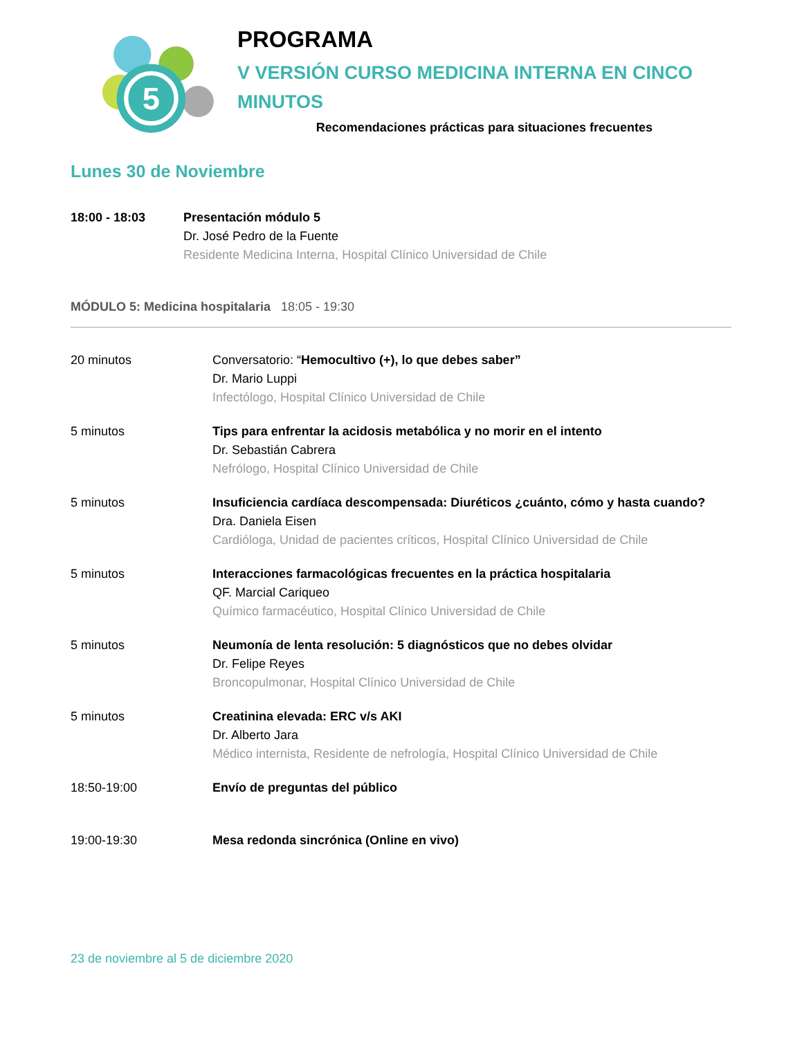5
PROGRAMA
V VERSIÓN CURSO MEDICINA INTERNA EN CINCO MINUTOS
Recomendaciones prácticas para situaciones frecuentes
Lunes 30 de Noviembre
18:00 - 18:03 Presentación módulo 5
Dr. José Pedro de la Fuente
Residente Medicina Interna, Hospital Clínico Universidad de Chile
MÓDULO 5: Medicina hospitalaria 18:05 - 19:30
20 minutos Conversatorio: “Hemocultivo (+), lo que debes saber”
Dr. Mario Luppi
Infectólogo, Hospital Clínico Universidad de Chile
5 minutos Tips para enfrentar la acidosis metabólica y no morir en el intento
Dr. Sebastián Cabrera
Nefrólogo, Hospital Clínico Universidad de Chile
5 minutos Insuficiencia cardíaca descompensada: Diuréticos ¿cuánto, cómo y hasta cuando?
Dra. Daniela Eisen
Cardióloga, Unidad de pacientes críticos, Hospital Clínico Universidad de Chile
5 minutos Interacciones farmacológicas frecuentes en la práctica hospitalaria
QF. Marcial Cariqueo
Químico farmacéutico, Hospital Clínico Universidad de Chile
5 minutos Neumonía de lenta resolución: 5 diagnósticos que no debes olvidar
Dr. Felipe Reyes
Broncopulmonar, Hospital Clínico Universidad de Chile
5 minutos Creatinina elevada: ERC v/s AKI
Dr. Alberto Jara
Médico internista, Residente de nefrología, Hospital Clínico Universidad de Chile
18:50-19:00 Envío de preguntas del público
19:00-19:30 Mesa redonda sincrónica (Online en vivo)
23 de noviembre al 5 de diciembre 2020